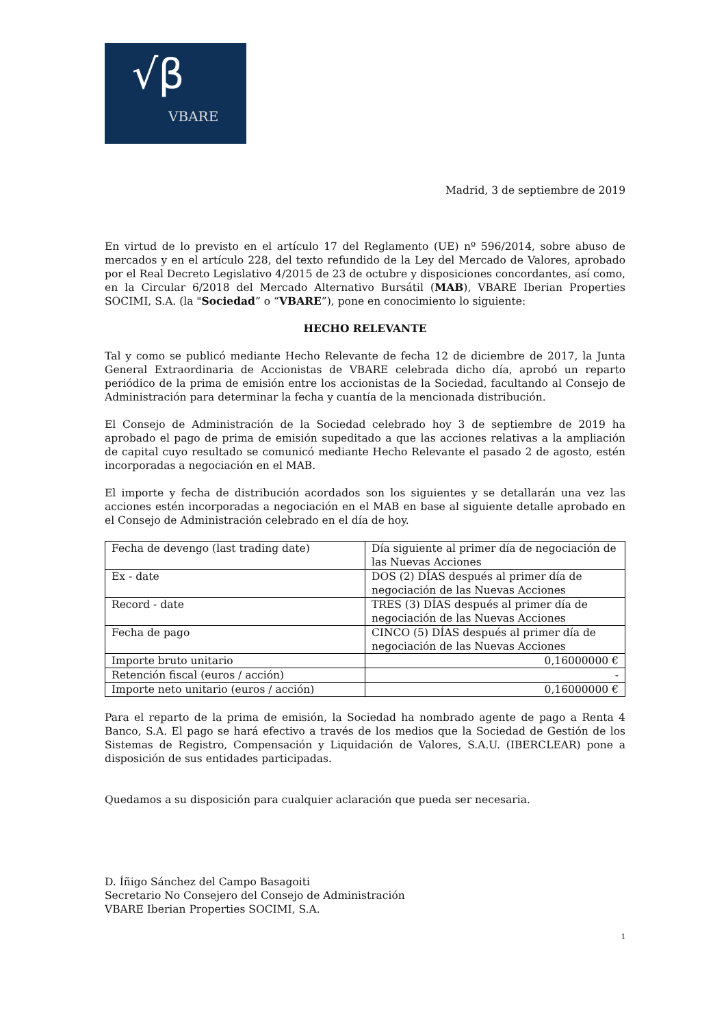√β
VBARE
Madrid, 3 de septiembre de 2019
En virtud de lo previsto en el artículo 17 del Reglamento (UE) nº 596/2014, sobre abuso de mercados y en el artículo 228, del texto refundido de la Ley del Mercado de Valores, aprobado por el Real Decreto Legislativo 4/2015 de 23 de octubre y disposiciones concordantes, así como, en la Circular 6/2018 del Mercado Alternativo Bursátil (MAB), VBARE Iberian Properties SOCIMI, S.A. (la "Sociedad” o “VBARE”), pone en conocimiento lo siguiente:
HECHO RELEVANTE
Tal y como se publicó mediante Hecho Relevante de fecha 12 de diciembre de 2017, la Junta General Extraordinaria de Accionistas de VBARE celebrada dicho día, aprobó un reparto periódico de la prima de emisión entre los accionistas de la Sociedad, facultando al Consejo de Administración para determinar la fecha y cuantía de la mencionada distribución.
El Consejo de Administración de la Sociedad celebrado hoy 3 de septiembre de 2019 ha aprobado el pago de prima de emisión supeditado a que las acciones relativas a la ampliación de capital cuyo resultado se comunicó mediante Hecho Relevante el pasado 2 de agosto, estén incorporadas a negociación en el MAB.
El importe y fecha de distribución acordados son los siguientes y se detallarán una vez las acciones estén incorporadas a negociación en el MAB en base al siguiente detalle aprobado en el Consejo de Administración celebrado en el día de hoy.
| Fecha de devengo (last trading date) | Día siguiente al primer día de negociación de las Nuevas Acciones |
| Ex - date | DOS (2) DÍAS después al primer día de negociación de las Nuevas Acciones |
| Record - date | TRES (3) DÍAS después al primer día de negociación de las Nuevas Acciones |
| Fecha de pago | CINCO (5) DÍAS después al primer día de negociación de las Nuevas Acciones |
| Importe bruto unitario | 0,16000000 € |
| Retención fiscal (euros / acción) | - |
| Importe neto unitario (euros / acción) | 0,16000000 € |
Para el reparto de la prima de emisión, la Sociedad ha nombrado agente de pago a Renta 4 Banco, S.A. El pago se hará efectivo a través de los medios que la Sociedad de Gestión de los Sistemas de Registro, Compensación y Liquidación de Valores, S.A.U. (IBERCLEAR) pone a disposición de sus entidades participadas.
Quedamos a su disposición para cualquier aclaración que pueda ser necesaria.
D. Íñigo Sánchez del Campo Basagoiti
Secretario No Consejero del Consejo de Administración
VBARE Iberian Properties SOCIMI, S.A.
1